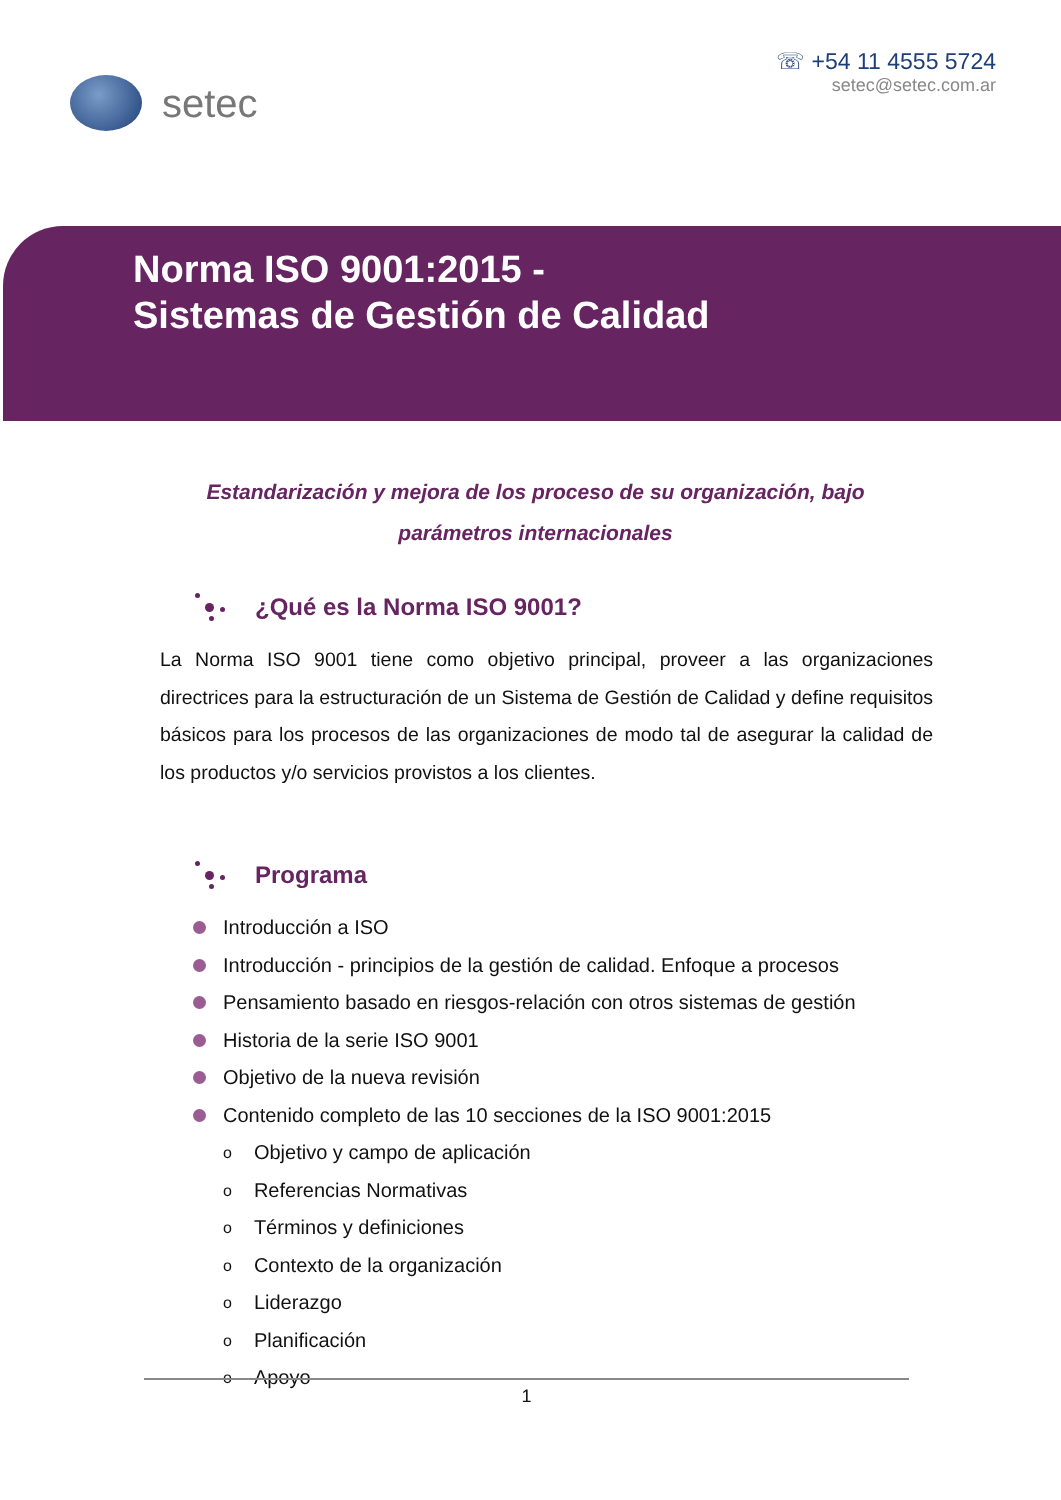setec
☏ +54 11 4555 5724
setec@setec.com.ar
Norma ISO 9001:2015 -
Sistemas de Gestión de Calidad
Estandarización y mejora de los proceso de su organización, bajo parámetros internacionales
¿Qué es la Norma ISO 9001?
La Norma ISO 9001 tiene como objetivo principal, proveer a las organizaciones directrices para la estructuración de un Sistema de Gestión de Calidad y define requisitos básicos para los procesos de las organizaciones de modo tal de asegurar la calidad de los productos y/o servicios provistos a los clientes.
Programa
Introducción a ISO
Introducción - principios de la gestión de calidad. Enfoque a procesos
Pensamiento basado en riesgos-relación con otros sistemas de gestión
Historia de la serie ISO 9001
Objetivo de la nueva revisión
Contenido completo de las 10 secciones de la ISO 9001:2015
o Objetivo y campo de aplicación
o Referencias Normativas
o Términos y definiciones
o Contexto de la organización
o Liderazgo
o Planificación
o Apoyo
1